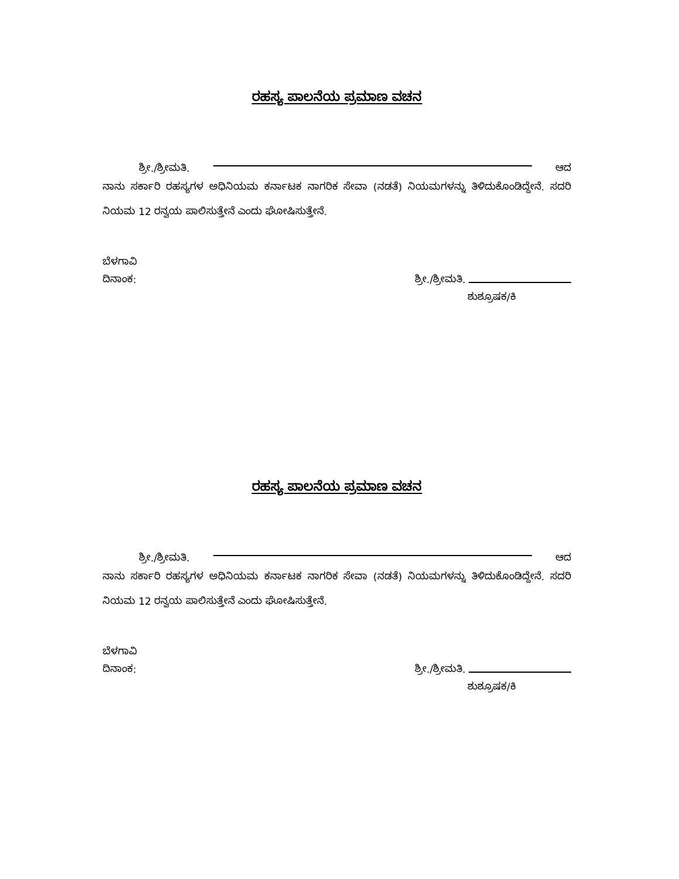ರಹಸ್ಯ ಪಾಲನೆಯ ಪ್ರಮಾಣ ವಚನ
ಶ್ರೀ./ಶ್ರೀಮತಿ. ಆದ
ನಾನು ಸರ್ಕಾರಿ ರಹಸ್ಯಗಳ ಅಧಿನಿಯಮ ಕರ್ನಾಟಕ ನಾಗರಿಕ ಸೇವಾ (ನಡತೆ) ನಿಯಮಗಳನ್ನು ತಿಳಿದುಕೊಂಡಿದ್ದೇನೆ. ಸದರಿ ನಿಯಮ 12 ರನ್ವಯ ಪಾಲಿಸುತ್ತೇನೆ ಎಂದು ಘೋಷಿಸುತ್ತೇನೆ.
ಬೆಳಗಾವಿ
ದಿನಾಂಕ:
ಶ್ರೀ./ಶ್ರೀಮತಿ.
ಶುಶ್ರೂಷಕ/ಕಿ
ರಹಸ್ಯ ಪಾಲನೆಯ ಪ್ರಮಾಣ ವಚನ
ಶ್ರೀ./ಶ್ರೀಮತಿ. ಆದ
ನಾನು ಸರ್ಕಾರಿ ರಹಸ್ಯಗಳ ಅಧಿನಿಯಮ ಕರ್ನಾಟಕ ನಾಗರಿಕ ಸೇವಾ (ನಡತೆ) ನಿಯಮಗಳನ್ನು ತಿಳಿದುಕೊಂಡಿದ್ದೇನೆ. ಸದರಿ ನಿಯಮ 12 ರನ್ವಯ ಪಾಲಿಸುತ್ತೇನೆ ಎಂದು ಘೋಷಿಸುತ್ತೇನೆ.
ಬೆಳಗಾವಿ
ದಿನಾಂಕ:
ಶ್ರೀ./ಶ್ರೀಮತಿ.
ಶುಶ್ರೂಷಕ/ಕಿ